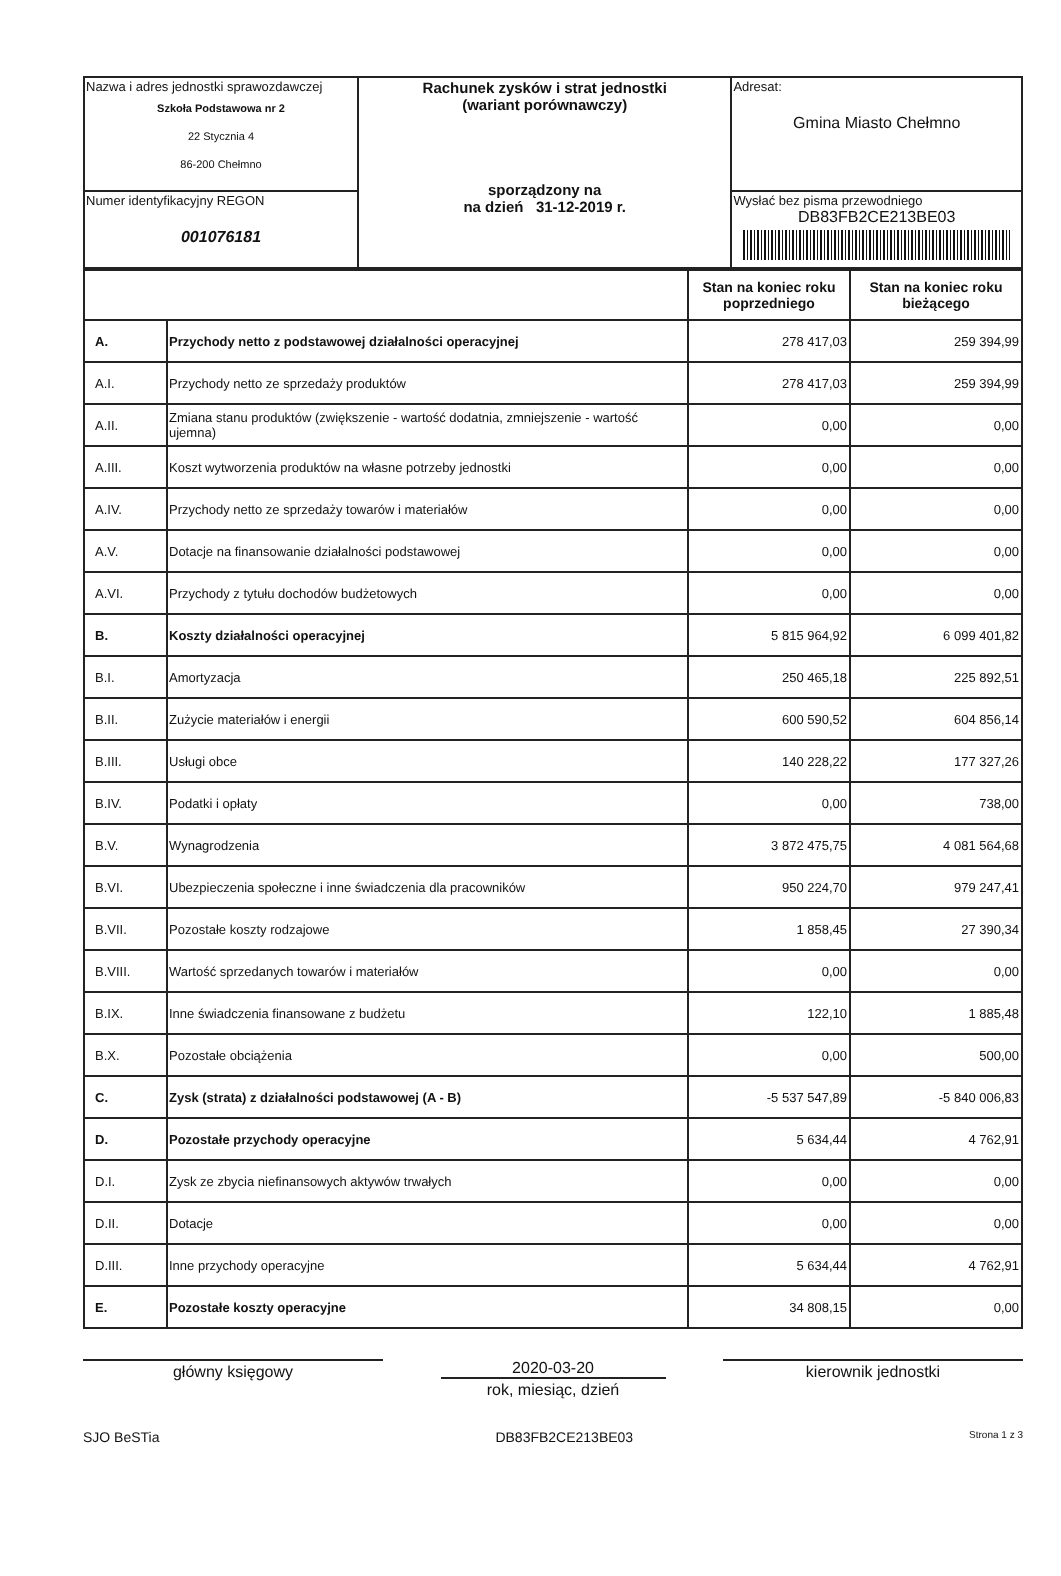| Nazwa i adres jednostki sprawozdawczej Szkoła Podstawowa nr 2 22 Stycznia 4 86-200 Chełmno | Rachunek zysków i strat jednostki (wariant porównawczy) sporządzony na na dzień 31-12-2019 r. | Adresat: Gmina Miasto Chełmno |
| Numer identyfikacyjny REGON 001076181 | | Wysłać bez pisma przewodniego DB83FB2CE213BE03 |
| | | Stan na koniec roku poprzedniego | Stan na koniec roku bieżącego |
| --- | --- | --- | --- |
| A. | Przychody netto z podstawowej działalności operacyjnej | 278 417,03 | 259 394,99 |
| A.I. | Przychody netto ze sprzedaży produktów | 278 417,03 | 259 394,99 |
| A.II. | Zmiana stanu produktów (zwiększenie - wartość dodatnia, zmniejszenie - wartość ujemna) | 0,00 | 0,00 |
| A.III. | Koszt wytworzenia produktów na własne potrzeby jednostki | 0,00 | 0,00 |
| A.IV. | Przychody netto ze sprzedaży towarów i materiałów | 0,00 | 0,00 |
| A.V. | Dotacje na finansowanie działalności podstawowej | 0,00 | 0,00 |
| A.VI. | Przychody z tytułu dochodów budżetowych | 0,00 | 0,00 |
| B. | Koszty działalności operacyjnej | 5 815 964,92 | 6 099 401,82 |
| B.I. | Amortyzacja | 250 465,18 | 225 892,51 |
| B.II. | Zużycie materiałów i energii | 600 590,52 | 604 856,14 |
| B.III. | Usługi obce | 140 228,22 | 177 327,26 |
| B.IV. | Podatki i opłaty | 0,00 | 738,00 |
| B.V. | Wynagrodzenia | 3 872 475,75 | 4 081 564,68 |
| B.VI. | Ubezpieczenia społeczne i inne świadczenia dla pracowników | 950 224,70 | 979 247,41 |
| B.VII. | Pozostałe koszty rodzajowe | 1 858,45 | 27 390,34 |
| B.VIII. | Wartość sprzedanych towarów i materiałów | 0,00 | 0,00 |
| B.IX. | Inne świadczenia finansowane z budżetu | 122,10 | 1 885,48 |
| B.X. | Pozostałe obciążenia | 0,00 | 500,00 |
| C. | Zysk (strata) z działalności podstawowej (A - B) | -5 537 547,89 | -5 840 006,83 |
| D. | Pozostałe przychody operacyjne | 5 634,44 | 4 762,91 |
| D.I. | Zysk ze zbycia niefinansowych aktywów trwałych | 0,00 | 0,00 |
| D.II. | Dotacje | 0,00 | 0,00 |
| D.III. | Inne przychody operacyjne | 5 634,44 | 4 762,91 |
| E. | Pozostałe koszty operacyjne | 34 808,15 | 0,00 |
główny księgowy 2020-03-20
rok, miesiąc, dzień
kierownik jednostki
SJO BeSTia DB83FB2CE213BE03 Strona 1 z 3